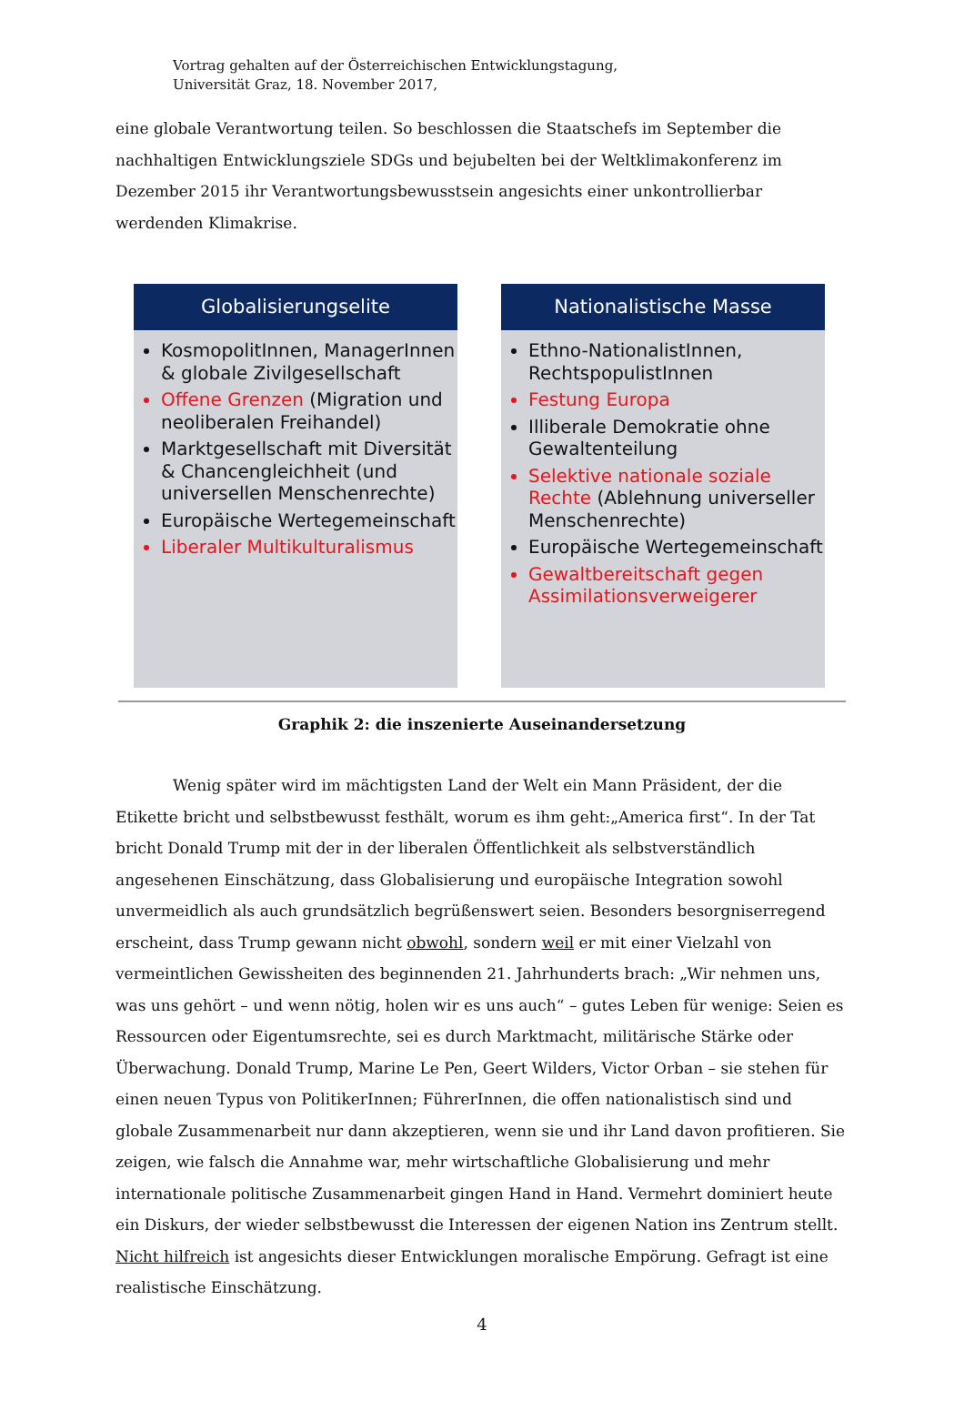Vortrag gehalten auf der Österreichischen Entwicklungstagung,
Universität Graz, 18. November 2017,
eine globale Verantwortung teilen. So beschlossen die Staatschefs im September die nachhaltigen Entwicklungsziele SDGs und bejubelten bei der Weltklimakonferenz im Dezember 2015 ihr Verantwortungsbewusstsein angesichts einer unkontrollierbar werdenden Klimakrise.
Globalisierungselite
KosmopolitInnen, ManagerInnen & globale Zivilgesellschaft
Offene Grenzen (Migration und neoliberalen Freihandel)
Marktgesellschaft mit Diversität & Chancengleichheit (und universellen Menschenrechte)
Europäische Wertegemeinschaft
Liberaler Multikulturalismus
Nationalistische Masse
Ethno-NationalistInnen, RechtspopulistInnen
Festung Europa
Illiberale Demokratie ohne Gewaltenteilung
Selektive nationale soziale Rechte (Ablehnung universeller Menschenrechte)
Europäische Wertegemeinschaft
Gewaltbereitschaft gegen Assimilationsverweigerer
Graphik 2: die inszenierte Auseinandersetzung
Wenig später wird im mächtigsten Land der Welt ein Mann Präsident, der die Etikette bricht und selbstbewusst festhält, worum es ihm geht:„America first“. In der Tat bricht Donald Trump mit der in der liberalen Öffentlichkeit als selbstverständlich angesehenen Einschätzung, dass Globalisierung und europäische Integration sowohl unvermeidlich als auch grundsätzlich begrüßenswert seien. Besonders besorgniserregend erscheint, dass Trump gewann nicht obwohl, sondern weil er mit einer Vielzahl von vermeintlichen Gewissheiten des beginnenden 21. Jahrhunderts brach: „Wir nehmen uns, was uns gehört – und wenn nötig, holen wir es uns auch“ – gutes Leben für wenige: Seien es Ressourcen oder Eigentumsrechte, sei es durch Marktmacht, militärische Stärke oder Überwachung. Donald Trump, Marine Le Pen, Geert Wilders, Victor Orban – sie stehen für einen neuen Typus von PolitikerInnen; FührerInnen, die offen nationalistisch sind und globale Zusammenarbeit nur dann akzeptieren, wenn sie und ihr Land davon profitieren. Sie zeigen, wie falsch die Annahme war, mehr wirtschaftliche Globalisierung und mehr internationale politische Zusammenarbeit gingen Hand in Hand. Vermehrt dominiert heute ein Diskurs, der wieder selbstbewusst die Interessen der eigenen Nation ins Zentrum stellt. Nicht hilfreich ist angesichts dieser Entwicklungen moralische Empörung. Gefragt ist eine realistische Einschätzung.
4